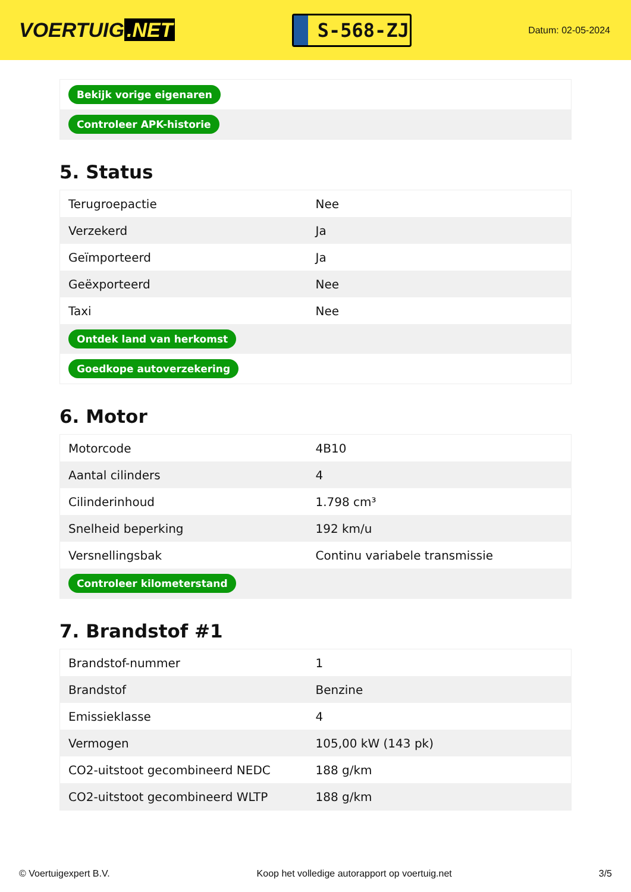VOERTUIG.NET
S-568-ZJ
Datum: 02-05-2024
| Bekijk vorige eigenaren |
| Controleer APK-historie |
5. Status
| Terugroepactie | Nee |
| Verzekerd | Ja |
| Geïmporteerd | Ja |
| Geëxporteerd | Nee |
| Taxi | Nee |
| Ontdek land van herkomst | |
| Goedkope autoverzekering | |
6. Motor
| Motorcode | 4B10 |
| Aantal cilinders | 4 |
| Cilinderinhoud | 1.798 cm³ |
| Snelheid beperking | 192 km/u |
| Versnellingsbak | Continu variabele transmissie |
| Controleer kilometerstand | |
7. Brandstof #1
| Brandstof-nummer | 1 |
| Brandstof | Benzine |
| Emissieklasse | 4 |
| Vermogen | 105,00 kW (143 pk) |
| CO2-uitstoot gecombineerd NEDC | 188 g/km |
| CO2-uitstoot gecombineerd WLTP | 188 g/km |
© Voertuigexpert B.V. Koop het volledige autorapport op voertuig.net 3/5